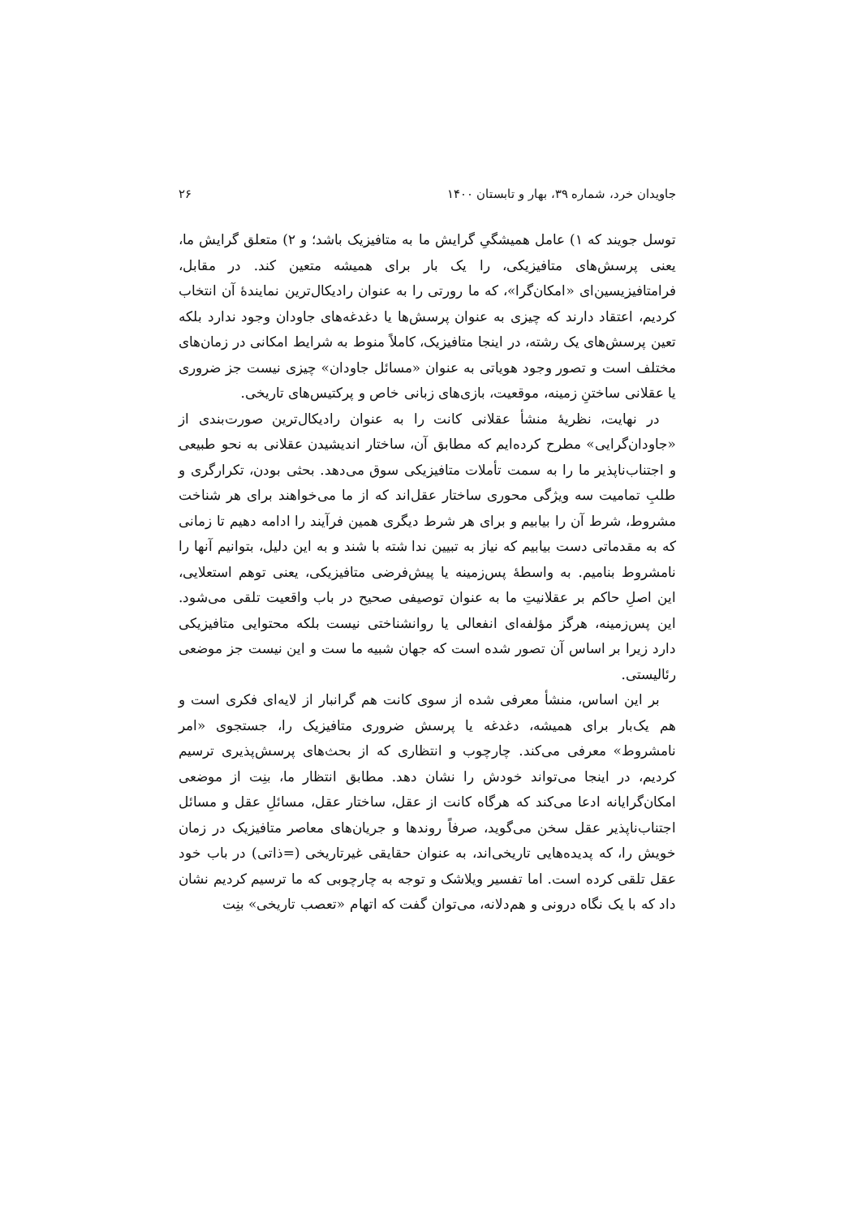جاویدان خرد، شماره ۳۹، بهار و تابستان ۱۴۰۰ ۲۶
توسل جویند که ۱) عامل همیشگیِ گرایش ما به متافیزیک باشد؛ و ۲) متعلق گرایش ما، یعنی پرسش‌های متافیزیکی، را یک بار برای همیشه متعین کند. در مقابل، فرامتافیزیسین‌ای «امکان‌گرا»، که ما رورتی را به عنوان رادیکال‌ترین نمایندۀ آن انتخاب کردیم، اعتقاد دارند که چیزی به عنوان پرسش‌ها یا دغدغه‌های جاودان وجود ندارد بلکه تعین پرسش‌های یک رشته، در اینجا متافیزیک، کاملاً منوط به شرایط امکانی در زمان‌های مختلف است و تصور وجود هویاتی به عنوان «مسائل جاودان» چیزی نیست جز ضروری یا عقلانی ساختنِ زمینه، موقعیت، بازی‌های زبانی خاص و پرکتیس‌های تاریخی.
در نهایت، نظریۀ منشأ عقلانی کانت را به عنوان رادیکال‌ترین صورت‌بندی از «جاودان‌گرایی» مطرح کرده‌ایم که مطابق آن، ساختار اندیشیدن عقلانی به نحو طبیعی و اجتناب‌ناپذیر ما را به سمت تأملات متافیزیکی سوق می‌دهد. بحثی بودن، تکرارگری و طلبِ تمامیت سه ویژگی محوری ساختار عقل‌اند که از ما می‌خواهند برای هر شناخت مشروط، شرط آن را بیابیم و برای هر شرط دیگری همین فرآیند را ادامه دهیم تا زمانی که به مقدماتی دست بیابیم که نیاز به تبیین ندا شته با شند و به این دلیل، بتوانیم آنها را نامشروط بنامیم. به واسطۀ پس‌زمینه یا پیش‌فرضی متافیزیکی، یعنی توهم استعلایی، این اصلِ حاکم بر عقلانیتِ ما به عنوان توصیفی صحیح در باب واقعیت تلقی می‌شود. این پس‌زمینه، هرگز مؤلفه‌ای انفعالی یا روانشناختی نیست بلکه محتوایی متافیزیکی دارد زیرا بر اساس آن تصور شده است که جهان شبیه ما ست و این نیست جز موضعی رئالیستی.
بر این اساس، منشأ معرفی شده از سوی کانت هم گرانبار از لایه‌ای فکری است و هم یک‌بار برای همیشه، دغدغه یا پرسش ضروری متافیزیک را، جستجوی «امر نامشروط» معرفی می‌کند. چارچوب و انتظاری که از بحث‌های پرسش‌پذیری ترسیم کردیم، در اینجا می‌تواند خودش را نشان دهد. مطابق انتظار ما، بنِت از موضعی امکان‌گرایانه ادعا می‌کند که هرگاه کانت از عقل، ساختار عقل، مسائلِ عقل و مسائل اجتناب‌ناپذیر عقل سخن می‌گوید، صرفاً روندها و جریان‌های معاصر متافیزیک در زمان خویش را، که پدیده‌هایی تاریخی‌اند، به عنوان حقایقی غیرتاریخی (=ذاتی) در باب خود عقل تلقی کرده است. اما تفسیر ویلاشک و توجه به چارچوبی که ما ترسیم کردیم نشان داد که با یک نگاه درونی و هم‌دلانه، می‌توان گفت که اتهام «تعصب تاریخی» بنِت